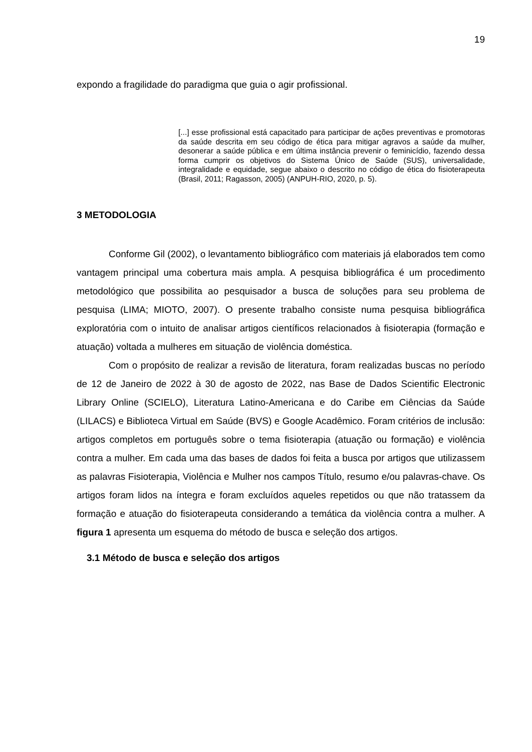19
expondo a fragilidade do paradigma que guia o agir profissional.
[...] esse profissional está capacitado para participar de ações preventivas e promotoras da saúde descrita em seu código de ética para mitigar agravos a saúde da mulher, desonerar a saúde pública e em última instância prevenir o feminicídio, fazendo dessa forma cumprir os objetivos do Sistema Único de Saúde (SUS), universalidade, integralidade e equidade, segue abaixo o descrito no código de ética do fisioterapeuta (Brasil, 2011; Ragasson, 2005) (ANPUH-RIO, 2020, p. 5).
3 METODOLOGIA
Conforme Gil (2002), o levantamento bibliográfico com materiais já elaborados tem como vantagem principal uma cobertura mais ampla. A pesquisa bibliográfica é um procedimento metodológico que possibilita ao pesquisador a busca de soluções para seu problema de pesquisa (LIMA; MIOTO, 2007). O presente trabalho consiste numa pesquisa bibliográfica exploratória com o intuito de analisar artigos científicos relacionados à fisioterapia (formação e atuação) voltada a mulheres em situação de violência doméstica.
Com o propósito de realizar a revisão de literatura, foram realizadas buscas no período de 12 de Janeiro de 2022 à 30 de agosto de 2022, nas Base de Dados Scientific Electronic Library Online (SCIELO), Literatura Latino-Americana e do Caribe em Ciências da Saúde (LILACS) e Biblioteca Virtual em Saúde (BVS) e Google Acadêmico. Foram critérios de inclusão: artigos completos em português sobre o tema fisioterapia (atuação ou formação) e violência contra a mulher. Em cada uma das bases de dados foi feita a busca por artigos que utilizassem as palavras Fisioterapia, Violência e Mulher nos campos Título, resumo e/ou palavras-chave. Os artigos foram lidos na íntegra e foram excluídos aqueles repetidos ou que não tratassem da formação e atuação do fisioterapeuta considerando a temática da violência contra a mulher. A figura 1 apresenta um esquema do método de busca e seleção dos artigos.
3.1 Método de busca e seleção dos artigos